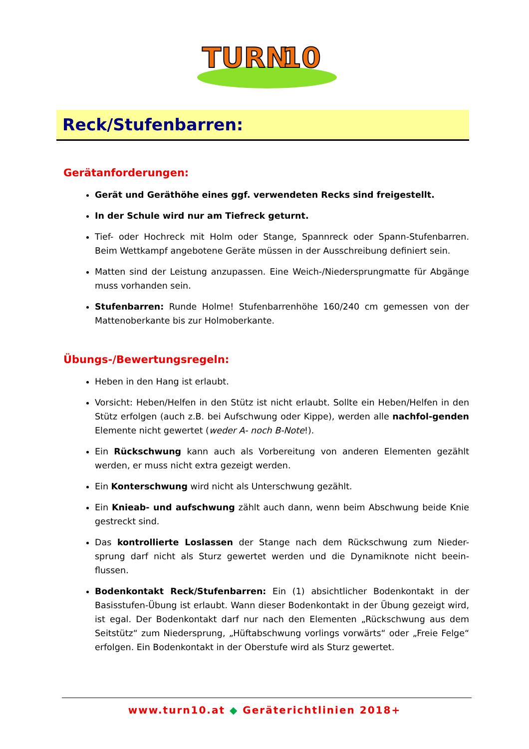TURN
10
Reck/Stufenbarren:
Gerätanforderungen:
Gerät und Geräthöhe eines ggf. verwendeten Recks sind freigestellt.
In der Schule wird nur am Tiefreck geturnt.
Tief- oder Hochreck mit Holm oder Stange, Spannreck oder Spann-Stufenbarren. Beim Wettkampf angebotene Geräte müssen in der Ausschreibung definiert sein.
Matten sind der Leistung anzupassen. Eine Weich-/Niedersprungmatte für Abgänge muss vorhanden sein.
Stufenbarren: Runde Holme! Stufenbarrenhöhe 160/240 cm gemessen von der Mattenoberkante bis zur Holmoberkante.
Übungs-/Bewertungsregeln:
Heben in den Hang ist erlaubt.
Vorsicht: Heben/Helfen in den Stütz ist nicht erlaubt. Sollte ein Heben/Helfen in den Stütz erfolgen (auch z.B. bei Aufschwung oder Kippe), werden alle nachfol-genden Elemente nicht gewertet (weder A- noch B-Note!).
Ein Rückschwung kann auch als Vorbereitung von anderen Elementen gezählt werden, er muss nicht extra gezeigt werden.
Ein Konterschwung wird nicht als Unterschwung gezählt.
Ein Knieab- und aufschwung zählt auch dann, wenn beim Abschwung beide Knie gestreckt sind.
Das kontrollierte Loslassen der Stange nach dem Rückschwung zum Nieder-sprung darf nicht als Sturz gewertet werden und die Dynamiknote nicht beein-flussen.
Bodenkontakt Reck/Stufenbarren: Ein (1) absichtlicher Bodenkontakt in der Basisstufen-Übung ist erlaubt. Wann dieser Bodenkontakt in der Übung gezeigt wird, ist egal. Der Bodenkontakt darf nur nach den Elementen „Rückschwung aus dem Seitstütz“ zum Niedersprung, „Hüftabschwung vorlings vorwärts“ oder „Freie Felge“ erfolgen. Ein Bodenkontakt in der Oberstufe wird als Sturz gewertet.
www.turn10.at ◆ Geräterichtlinien 2018+